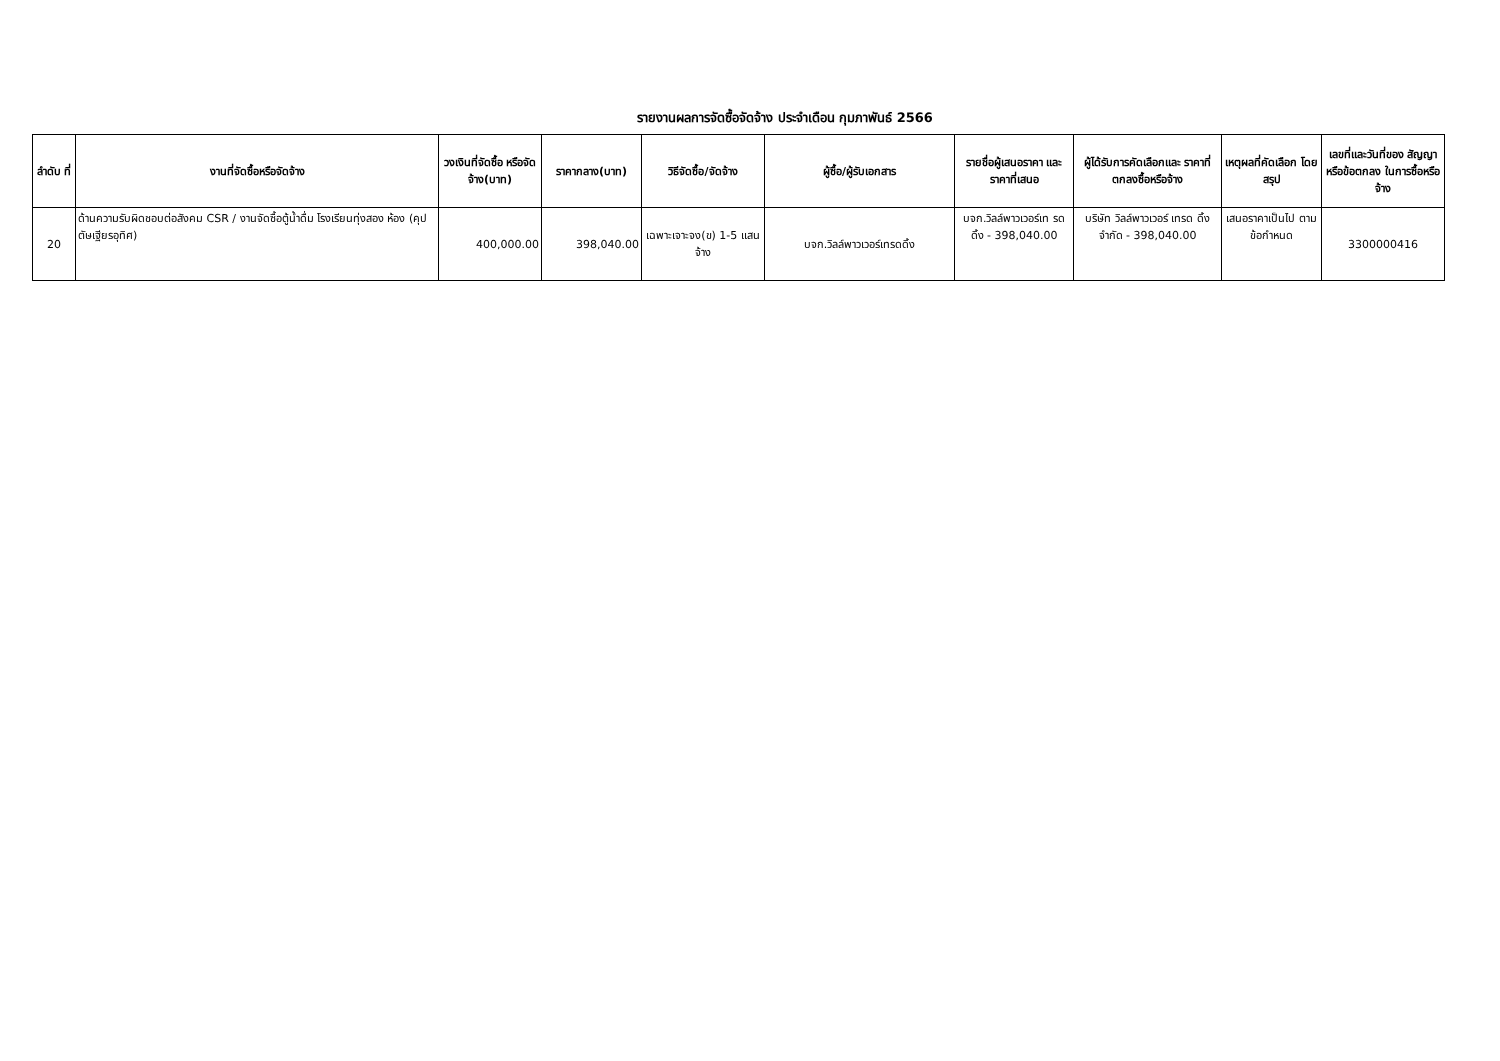รายงานผลการจัดซื้อจัดจ้าง ประจำเดือน กุมภาพันธ์ 2566
| ลำดับ ที่ | งานที่จัดซื้อหรือจัดจ้าง | วงเงินที่จัดซื้อ หรือจัดจ้าง(บาท) | ราคากลาง(บาท) | วิธีจัดซื้อ/จัดจ้าง | ผู้ซื้อ/ผู้รับเอกสาร | รายชื่อผู้เสนอราคา และราคาที่เสนอ | ผู้ได้รับการคัดเลือกและ ราคาที่ตกลงซื้อหรือจ้าง | เหตุผลที่คัดเลือก โดยสรุป | เลขที่และวันที่ของ สัญญาหรือข้อตกลง ในการซื้อหรือจ้าง |
| --- | --- | --- | --- | --- | --- | --- | --- | --- | --- |
| 20 | ด้านความรับผิดชอบต่อสังคม CSR / งานจัดซื้อตู้น้ำดื่ม โรงเรียนทุ่งสอง ห้อง (คุปตัษเฐียรอุทิศ) | 400,000.00 | 398,040.00 | เฉพาะเจาะจง(ข) 1-5 แสน จ้าง | บจก.วิลล์พาวเวอร์เทรดดิ้ง | บจก.วิลล์พาวเวอร์เท รดดิ้ง - 398,040.00 | บริษัท วิลล์พาวเวอร์ เทรด ดิ้ง จำกัด - 398,040.00 | เสนอราคาเป็นไป ตามข้อกำหนด | 3300000416 |